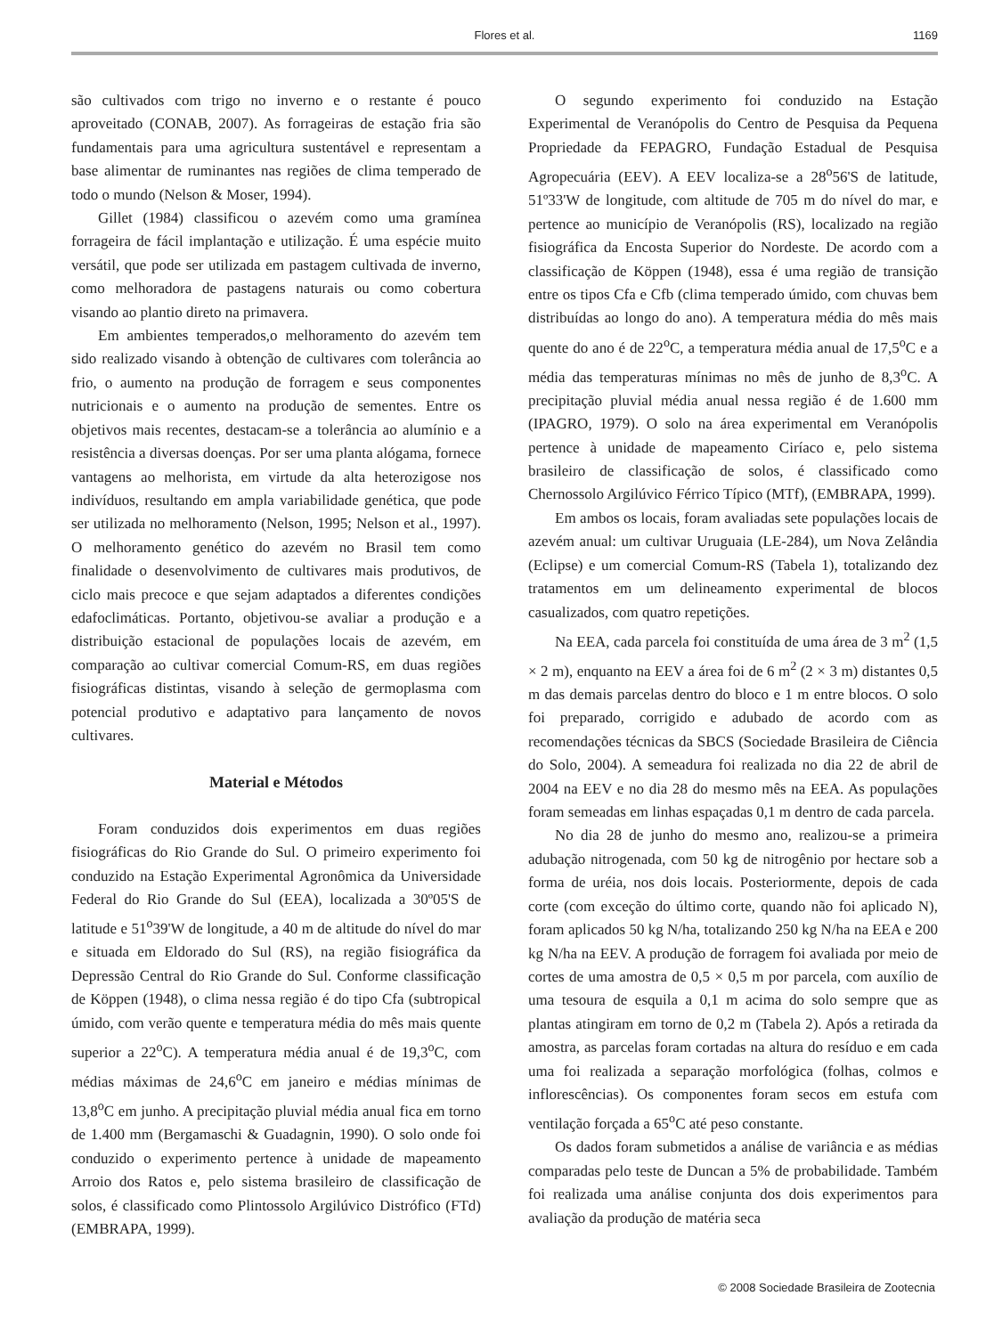Flores et al.
1169
são cultivados com trigo no inverno e o restante é pouco aproveitado (CONAB, 2007). As forrageiras de estação fria são fundamentais para uma agricultura sustentável e representam a base alimentar de ruminantes nas regiões de clima temperado de todo o mundo (Nelson & Moser, 1994).
Gillet (1984) classificou o azevém como uma gramínea forrageira de fácil implantação e utilização. É uma espécie muito versátil, que pode ser utilizada em pastagem cultivada de inverno, como melhoradora de pastagens naturais ou como cobertura visando ao plantio direto na primavera.
Em ambientes temperados,o melhoramento do azevém tem sido realizado visando à obtenção de cultivares com tolerância ao frio, o aumento na produção de forragem e seus componentes nutricionais e o aumento na produção de sementes. Entre os objetivos mais recentes, destacam-se a tolerância ao alumínio e a resistência a diversas doenças. Por ser uma planta alógama, fornece vantagens ao melhorista, em virtude da alta heterozigose nos indivíduos, resultando em ampla variabilidade genética, que pode ser utilizada no melhoramento (Nelson, 1995; Nelson et al., 1997). O melhoramento genético do azevém no Brasil tem como finalidade o desenvolvimento de cultivares mais produtivos, de ciclo mais precoce e que sejam adaptados a diferentes condições edafoclimáticas. Portanto, objetivou-se avaliar a produção e a distribuição estacional de populações locais de azevém, em comparação ao cultivar comercial Comum-RS, em duas regiões fisiográficas distintas, visando à seleção de germoplasma com potencial produtivo e adaptativo para lançamento de novos cultivares.
Material e Métodos
Foram conduzidos dois experimentos em duas regiões fisiográficas do Rio Grande do Sul. O primeiro experimento foi conduzido na Estação Experimental Agronômica da Universidade Federal do Rio Grande do Sul (EEA), localizada a 30º05'S de latitude e 51<sup>o</sup>39'W de longitude, a 40 m de altitude do nível do mar e situada em Eldorado do Sul (RS), na região fisiográfica da Depressão Central do Rio Grande do Sul. Conforme classificação de Köppen (1948), o clima nessa região é do tipo Cfa (subtropical úmido, com verão quente e temperatura média do mês mais quente superior a 22<sup>o</sup>C). A temperatura média anual é de 19,3<sup>o</sup>C, com médias máximas de 24,6<sup>o</sup>C em janeiro e médias mínimas de 13,8<sup>o</sup>C em junho. A precipitação pluvial média anual fica em torno de 1.400 mm (Bergamaschi & Guadagnin, 1990). O solo onde foi conduzido o experimento pertence à unidade de mapeamento Arroio dos Ratos e, pelo sistema brasileiro de classificação de solos, é classificado como Plintossolo Argilúvico Distrófico (FTd) (EMBRAPA, 1999).
O segundo experimento foi conduzido na Estação Experimental de Veranópolis do Centro de Pesquisa da Pequena Propriedade da FEPAGRO, Fundação Estadual de Pesquisa Agropecuária (EEV). A EEV localiza-se a 28<sup>o</sup>56'S de latitude, 51º33'W de longitude, com altitude de 705 m do nível do mar, e pertence ao município de Veranópolis (RS), localizado na região fisiográfica da Encosta Superior do Nordeste. De acordo com a classificação de Köppen (1948), essa é uma região de transição entre os tipos Cfa e Cfb (clima temperado úmido, com chuvas bem distribuídas ao longo do ano). A temperatura média do mês mais quente do ano é de 22<sup>o</sup>C, a temperatura média anual de 17,5<sup>o</sup>C e a média das temperaturas mínimas no mês de junho de 8,3<sup>o</sup>C. A precipitação pluvial média anual nessa região é de 1.600 mm (IPAGRO, 1979). O solo na área experimental em Veranópolis pertence à unidade de mapeamento Ciríaco e, pelo sistema brasileiro de classificação de solos, é classificado como Chernossolo Argilúvico Férrico Típico (MTf), (EMBRAPA, 1999).
Em ambos os locais, foram avaliadas sete populações locais de azevém anual: um cultivar Uruguaia (LE-284), um Nova Zelândia (Eclipse) e um comercial Comum-RS (Tabela 1), totalizando dez tratamentos em um delineamento experimental de blocos casualizados, com quatro repetições.
Na EEA, cada parcela foi constituída de uma área de 3 m<sup>2</sup> (1,5 × 2 m), enquanto na EEV a área foi de 6 m<sup>2</sup> (2 × 3 m) distantes 0,5 m das demais parcelas dentro do bloco e 1 m entre blocos. O solo foi preparado, corrigido e adubado de acordo com as recomendações técnicas da SBCS (Sociedade Brasileira de Ciência do Solo, 2004). A semeadura foi realizada no dia 22 de abril de 2004 na EEV e no dia 28 do mesmo mês na EEA. As populações foram semeadas em linhas espaçadas 0,1 m dentro de cada parcela.
No dia 28 de junho do mesmo ano, realizou-se a primeira adubação nitrogenada, com 50 kg de nitrogênio por hectare sob a forma de uréia, nos dois locais. Posteriormente, depois de cada corte (com exceção do último corte, quando não foi aplicado N), foram aplicados 50 kg N/ha, totalizando 250 kg N/ha na EEA e 200 kg N/ha na EEV. A produção de forragem foi avaliada por meio de cortes de uma amostra de 0,5 × 0,5 m por parcela, com auxílio de uma tesoura de esquila a 0,1 m acima do solo sempre que as plantas atingiram em torno de 0,2 m (Tabela 2). Após a retirada da amostra, as parcelas foram cortadas na altura do resíduo e em cada uma foi realizada a separação morfológica (folhas, colmos e inflorescências). Os componentes foram secos em estufa com ventilação forçada a 65<sup>o</sup>C até peso constante.
Os dados foram submetidos a análise de variância e as médias comparadas pelo teste de Duncan a 5% de probabilidade. Também foi realizada uma análise conjunta dos dois experimentos para avaliação da produção de matéria seca
© 2008 Sociedade Brasileira de Zootecnia